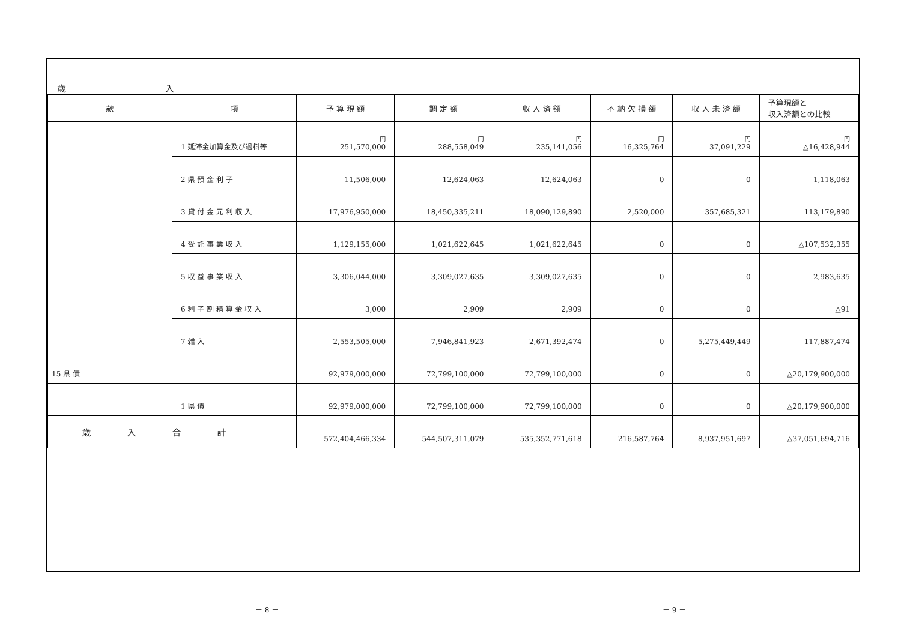歳 入
| 款 | 項 | 予 算 現 額 | 調 定 額 | 収 入 済 額 | 不 納 欠 損 額 | 収 入 未 済 額 | 予算現額と 収入済額との比較 |
| --- | --- | --- | --- | --- | --- | --- | --- |
| | 1 延滞金加算金及び過料等 | 円 251,570,000 | 円 288,558,049 | 円 235,141,056 | 円 16,325,764 | 円 37,091,229 | 円 △16,428,944 |
| | 2 県 預 金 利 子 | 11,506,000 | 12,624,063 | 12,624,063 | 0 | 0 | 1,118,063 |
| | 3 貸 付 金 元 利 収 入 | 17,976,950,000 | 18,450,335,211 | 18,090,129,890 | 2,520,000 | 357,685,321 | 113,179,890 |
| | 4 受 託 事 業 収 入 | 1,129,155,000 | 1,021,622,645 | 1,021,622,645 | 0 | 0 | △107,532,355 |
| | 5 収 益 事 業 収 入 | 3,306,044,000 | 3,309,027,635 | 3,309,027,635 | 0 | 0 | 2,983,635 |
| | 6 利 子 割 精 算 金 収 入 | 3,000 | 2,909 | 2,909 | 0 | 0 | △91 |
| | 7 雑 入 | 2,553,505,000 | 7,946,841,923 | 2,671,392,474 | 0 | 5,275,449,449 | 117,887,474 |
| 15 県 債 | | 92,979,000,000 | 72,799,100,000 | 72,799,100,000 | 0 | 0 | △20,179,900,000 |
| | 1 県 債 | 92,979,000,000 | 72,799,100,000 | 72,799,100,000 | 0 | 0 | △20,179,900,000 |
| 歳入合計 | | 572,404,466,334 | 544,507,311,079 | 535,352,771,618 | 216,587,764 | 8,937,951,697 | △37,051,694,716 |
－ 8 － － 9 －